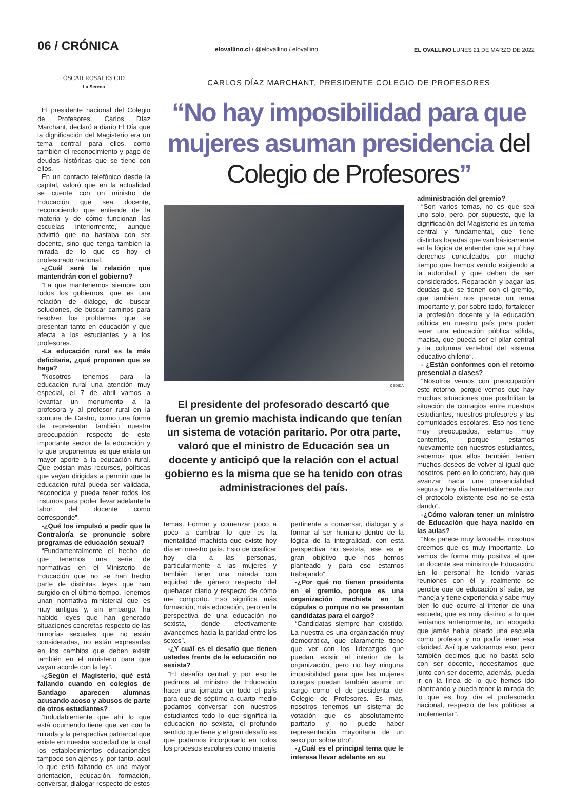06 / CRÓNICA
elovallino.cl / @elovallino / elovallino
EL OVALLINO LUNES 21 DE MARZO DE 2022
ÓSCAR ROSALES CID
La Serena
El presidente nacional del Colegio de Profesores, Carlos Díaz Marchant, declaró a diario El Día que la dignificación del Magisterio era un tema central para ellos, como también el reconocimiento y pago de deudas históricas que se tiene con ellos.
En un contacto telefónico desde la capital, valoró que en la actualidad se cuente con un ministro de Educación que sea docente, reconociendo que entiende de la materia y de cómo funcionan las escuelas interiormente, aunque advirtió que no bastaba con ser docente, sino que tenga también la mirada de lo que es hoy el profesorado nacional.
-¿Cuál será la relación que mantendrán con el gobierno?
“La que mantenemos siempre con todos los gobiernos, que es una relación de diálogo, de buscar soluciones, de buscar caminos para resolver los problemas que se presentan tanto en educación y que afecta a los estudiantes y a los profesores.”
-La educación rural es la más deficitaria, ¿qué proponen que se haga?
“Nosotros tenemos para la educación rural una atención muy especial, el 7 de abril vamos a levantar un monumento a la profesora y al profesor rural en la comuna de Castro, como una forma de representar también nuestra preocupación respecto de este importante sector de la educación y lo que proponemos es que exista un mayor aporte a la educación rural. Que existan más recursos, políticas que vayan dirigidas a permitir que la educación rural pueda ser validada, reconocida y pueda tener todos los insumos para poder llevar adelante la labor del docente como corresponde”.
-¿Qué los impulsó a pedir que la Contraloría se pronuncie sobre programas de educación sexual?
“Fundamentalmente el hecho de que tenemos una serie de normativas en el Ministerio de Educación que no se han hecho parte de distintas leyes que han surgido en el último tiempo. Tenemos unan normativa ministerial que es muy antigua y, sin embargo, ha habido leyes que han generado situaciones concretas respecto de las minorías sexuales que no están consideradas, no están expresadas en los cambios que deben existir también en el ministerio para que vayan acorde con la ley”.
-¿Según el Magisterio, qué está fallando cuando en colegios de Santiago aparecen alumnas acusando acoso y abusos de parte de otros estudiantes?
“Indudablemente que ahí lo que está ocurriendo tiene que ver con la mirada y la perspectiva patriarcal que existe en nuestra sociedad de la cual los establecimientos educacionales tampoco son ajenos y, por tanto, aquí lo que está faltando es una mayor orientación, educación, formación, conversar, dialogar respecto de estos
CARLOS DÍAZ MARCHANT, PRESIDENTE COLEGIO DE PROFESORES
“No hay imposibilidad para que mujeres asuman presidencia del Colegio de Profesores”
CEDIDA
El presidente del profesorado descartó que fueran un gremio machista indicando que tenían un sistema de votación paritario. Por otra parte, valoró que el ministro de Educación sea un docente y anticipó que la relación con el actual gobierno es la misma que se ha tenido con otras administraciones del país.
temas. Formar y comenzar poco a poco a cambiar lo que es la mentalidad machista que existe hoy día en nuestro país. Esto de cosificar hoy día a las personas, particularmente a las mujeres y también tener una mirada con equidad de género respecto del quehacer diario y respecto de cómo me comporto. Eso significa más formación, más educación, pero en la perspectiva de una educación no sexista, donde efectivamente avancemos hacia la paridad entre los sexos”.
-¿Y cuál es el desafío que tienen ustedes frente de la educación no sexista?
“El desafío central y por eso le pedimos al ministro de Educación hacer una jornada en todo el país para que de séptimo a cuarto medio podamos conversar con nuestros estudiantes todo lo que significa la educación no sexista, el profundo sentido que tiene y el gran desafío es que podamos incorporarlo en todos los procesos escolares como materia
pertinente a conversar, dialogar y a formar al ser humano dentro de la lógica de la integralidad, con esta perspectiva no sexista, ese es el gran objetivo que nos hemos planteado y para eso estamos trabajando”.
-¿Por qué no tienen presidenta en el gremio, porque es una organización machista en la cúpulas o porque no se presentan candidatas para el cargo?
“Candidatas siempre han existido. La nuestra es una organización muy democrática, que claramente tiene que ver con los liderazgos que puedan existir al interior de la organización, pero no hay ninguna imposibilidad para que las mujeres colegas puedan también asumir un cargo como el de presidenta del Colegio de Profesores. Es más, nosotros tenemos un sistema de votación que es absolutamente paritario y no puede haber representación mayoritaria de un sexo por sobre otro”.
-¿Cuál es el principal tema que le interesa llevar adelante en su
administración del gremio?
“Son varios temas, no es que sea uno solo, pero, por supuesto, que la dignificación del Magisterio es un tema central y fundamental, que tiene distintas bajadas que van básicamente en la lógica de entender que aquí hay derechos conculcados por mucho tiempo que hemos venido exigiendo a la autoridad y que deben de ser considerados. Reparación y pagar las deudas que se tienen con el gremio, que también nos parece un tema importante y, por sobre todo, fortalecer la profesión docente y la educación pública en nuestro país para poder tener una educación pública sólida, macisa, que pueda ser el pilar central y la columna vertebral del sistema educativo chileno”.
- ¿Están conformes con el retorno presencial a clases?
“Nosotros vemos con preocupación este retorno, porque vemos que hay muchas situaciones que posibilitan la situación de contagios entre nuestros estudiantes, nuestros profesores y las comunidades escolares. Eso nos tiene muy preocupados, estamos muy contentos, porque estamos nuevamente con nuestros estudiantes, sabemos que ellos también tenían muchos deseos de volver al igual que nosotros, pero en lo concreto, hay que avanzar hacia una presencialidad segura y hoy día lamentablemente por el protocolo existente eso no se está dando”.
-¿Cómo valoran tener un ministro de Educación que haya nacido en las aulas?
“Nos parece muy favorable, nosotros creemos que es muy importante. Lo vemos de forma muy positiva el que un docente sea ministro de Educación. En lo personal he tenido varias reuniones con él y realmente se percibe que de educación sí sabe, se maneja y tiene experiencia y sabe muy bien lo que ocurre al interior de una escuela, que es muy distinto a lo que teníamos anteriormente, un abogado que jamás había pisado una escuela como profesor y no podía tener esa claridad. Así que valoramos eso, pero también decimos que no basta solo con ser docente, necesitamos que junto con ser docente, además, pueda ir en la línea de lo que hemos ido planteando y pueda tener la mirada de lo que es hoy día el profesorado nacional, respecto de las políticas a implementar”.